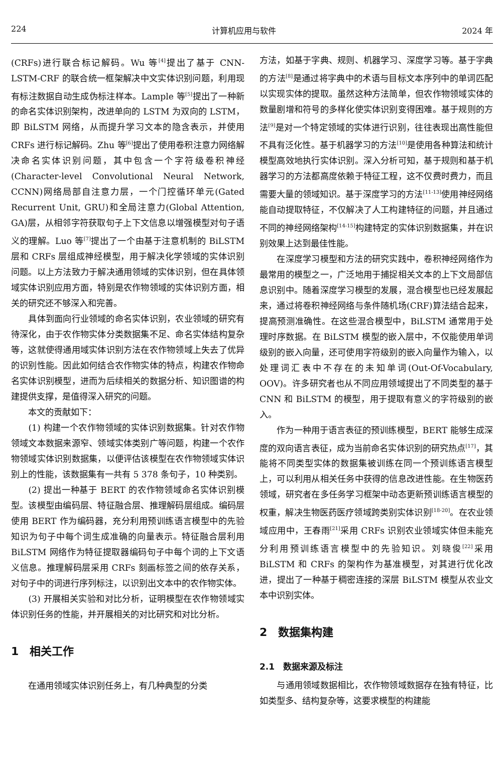224 计算机应用与软件 2024 年
(CRFs)进行联合标记解码。Wu 等<sup>[4]</sup>提出了基于 CNN-LSTM-CRF 的联合统一框架解决中文实体识别问题，利用现有标注数据自动生成伪标注样本。Lample 等<sup>[5]</sup>提出了一种新的命名实体识别架构，改进单向的 LSTM 为双向的 LSTM，即 BiLSTM 网络，从而提升学习文本的隐含表示，并使用 CRFs 进行标记解码。Zhu 等<sup>[6]</sup>提出了使用卷积注意力网络解决命名实体识别问题，其中包含一个字符级卷积神经(Character-level Convolutional Neural Network, CCNN)网络局部自注意力层，一个门控循环单元(Gated Recurrent Unit, GRU)和全局注意力(Global Attention, GA)层，从相邻字符获取句子上下文信息以增强模型对句子语义的理解。Luo 等<sup>[7]</sup>提出了一个由基于注意机制的 BiLSTM 层和 CRFs 层组成神经模型，用于解决化学领域的实体识别问题。以上方法致力于解决通用领域的实体识别，但在具体领域实体识别应用方面，特别是农作物领域的实体识别方面，相关的研究还不够深入和完善。
具体到面向行业领域的命名实体识别，农业领域的研究有待深化，由于农作物实体分类数据集不足、命名实体结构复杂等，这就使得通用域实体识别方法在农作物领域上失去了优异的识别性能。因此如何结合农作物实体的特点，构建农作物命名实体识别模型，进而为后续相关的数据分析、知识图谱的构建提供支撑，是值得深入研究的问题。
本文的贡献如下：
(1) 构建一个农作物领域的实体识别数据集。针对农作物领域文本数据来源窄、领域实体类别广等问题，构建一个农作物领域实体识别数据集，以便评估该模型在农作物领域实体识别上的性能，该数据集有一共有 5 378 条句子，10 种类别。
(2) 提出一种基于 BERT 的农作物领域命名实体识别模型。该模型由编码层、特征融合层、推理解码层组成。编码层使用 BERT 作为编码器，充分利用预训练语言模型中的先验知识为句子中每个词生成准确的向量表示。特征融合层利用 BiLSTM 网络作为特征提取器编码句子中每个词的上下文语义信息。推理解码层采用 CRFs 刻画标签之间的依存关系，对句子中的词进行序列标注，以识别出文本中的农作物实体。
(3) 开展相关实验和对比分析，证明模型在农作物领域实体识别任务的性能，并开展相关的对比研究和对比分析。
1　相关工作
在通用领域实体识别任务上，有几种典型的分类
方法，如基于字典、规则、机器学习、深度学习等。基于字典的方法<sup>[8]</sup>是通过将字典中的术语与目标文本序列中的单词匹配以实现实体的提取。虽然这种方法简单，但农作物领域实体的数量剧增和符号的多样化使实体识别变得困难。基于规则的方法<sup>[9]</sup>是对一个特定领域的实体进行识别，往往表现出高性能但不具有泛化性。基于机器学习的方法<sup>[10]</sup>是使用各种算法和统计模型高效地执行实体识别。深入分析可知，基于规则和基于机器学习的方法都高度依赖于特征工程，这不仅费时费力，而且需要大量的领域知识。基于深度学习的方法<sup>[11-13]</sup>使用神经网络能自动提取特征，不仅解决了人工构建特征的问题，并且通过不同的神经网络架构<sup>[14-15]</sup>构建特定的实体识别数据集，并在识别效果上达到最佳性能。
在深度学习模型和方法的研究实践中，卷积神经网络作为最常用的模型之一，广泛地用于捕捉相关文本的上下文局部信息识别中。随着深度学习模型的发展，混合模型也已经发展起来，通过将卷积神经网络与条件随机场(CRF)算法结合起来，提高预测准确性。在这些混合模型中，BiLSTM 通常用于处理时序数据。在 BiLSTM 模型的嵌入层中，不仅能使用单词级别的嵌入向量，还可使用字符级别的嵌入向量作为输入，以处理词汇表中不存在的未知单词(Out-Of-Vocabulary, OOV)。许多研究者也从不同应用领域提出了不同类型的基于 CNN 和 BiLSTM 的模型，用于提取有意义的字符级别的嵌入。
作为一种用于语言表征的预训练模型，BERT 能够生成深度的双向语言表征，成为当前命名实体识别的研究热点<sup>[17]</sup>，其能将不同类型实体的数据集被训练在同一个预训练语言模型上，可以利用从相关任务中获得的信息改进性能。在生物医药领域，研究者在多任务学习框架中动态更新预训练语言模型的权重，解决生物医药医疗领域跨类别实体识别<sup>[18-20]</sup>。在农业领域应用中，王春雨<sup>[21]</sup>采用 CRFs 识别农业领域实体但未能充分利用预训练语言模型中的先验知识。刘晓俊<sup>[22]</sup>采用 BiLSTM 和 CRFs 的架构作为基准模型，对其进行优化改进，提出了一种基于稠密连接的深层 BiLSTM 模型从农业文本中识别实体。
2　数据集构建
2.1　数据来源及标注
与通用领域数据相比，农作物领域数据存在独有特征，比如类型多、结构复杂等，这要求模型的构建能